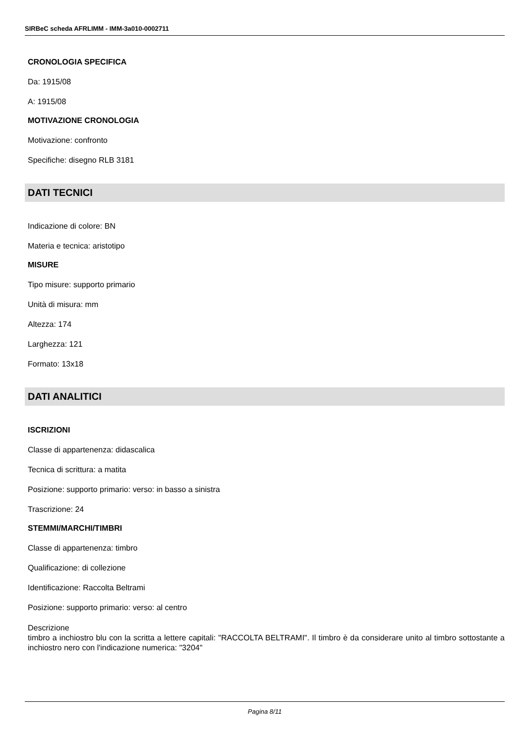SIRBeC scheda AFRLIMM - IMM-3a010-0002711
CRONOLOGIA SPECIFICA
Da: 1915/08
A: 1915/08
MOTIVAZIONE CRONOLOGIA
Motivazione: confronto
Specifiche: disegno RLB 3181
DATI TECNICI
Indicazione di colore: BN
Materia e tecnica: aristotipo
MISURE
Tipo misure: supporto primario
Unità di misura: mm
Altezza: 174
Larghezza: 121
Formato: 13x18
DATI ANALITICI
ISCRIZIONI
Classe di appartenenza: didascalica
Tecnica di scrittura: a matita
Posizione: supporto primario: verso: in basso a sinistra
Trascrizione: 24
STEMMI/MARCHI/TIMBRI
Classe di appartenenza: timbro
Qualificazione: di collezione
Identificazione: Raccolta Beltrami
Posizione: supporto primario: verso: al centro
Descrizione
timbro a inchiostro blu con la scritta a lettere capitali: "RACCOLTA BELTRAMI". Il timbro è da considerare unito al timbro sottostante a inchiostro nero con l'indicazione numerica: "3204"
Pagina 8/11